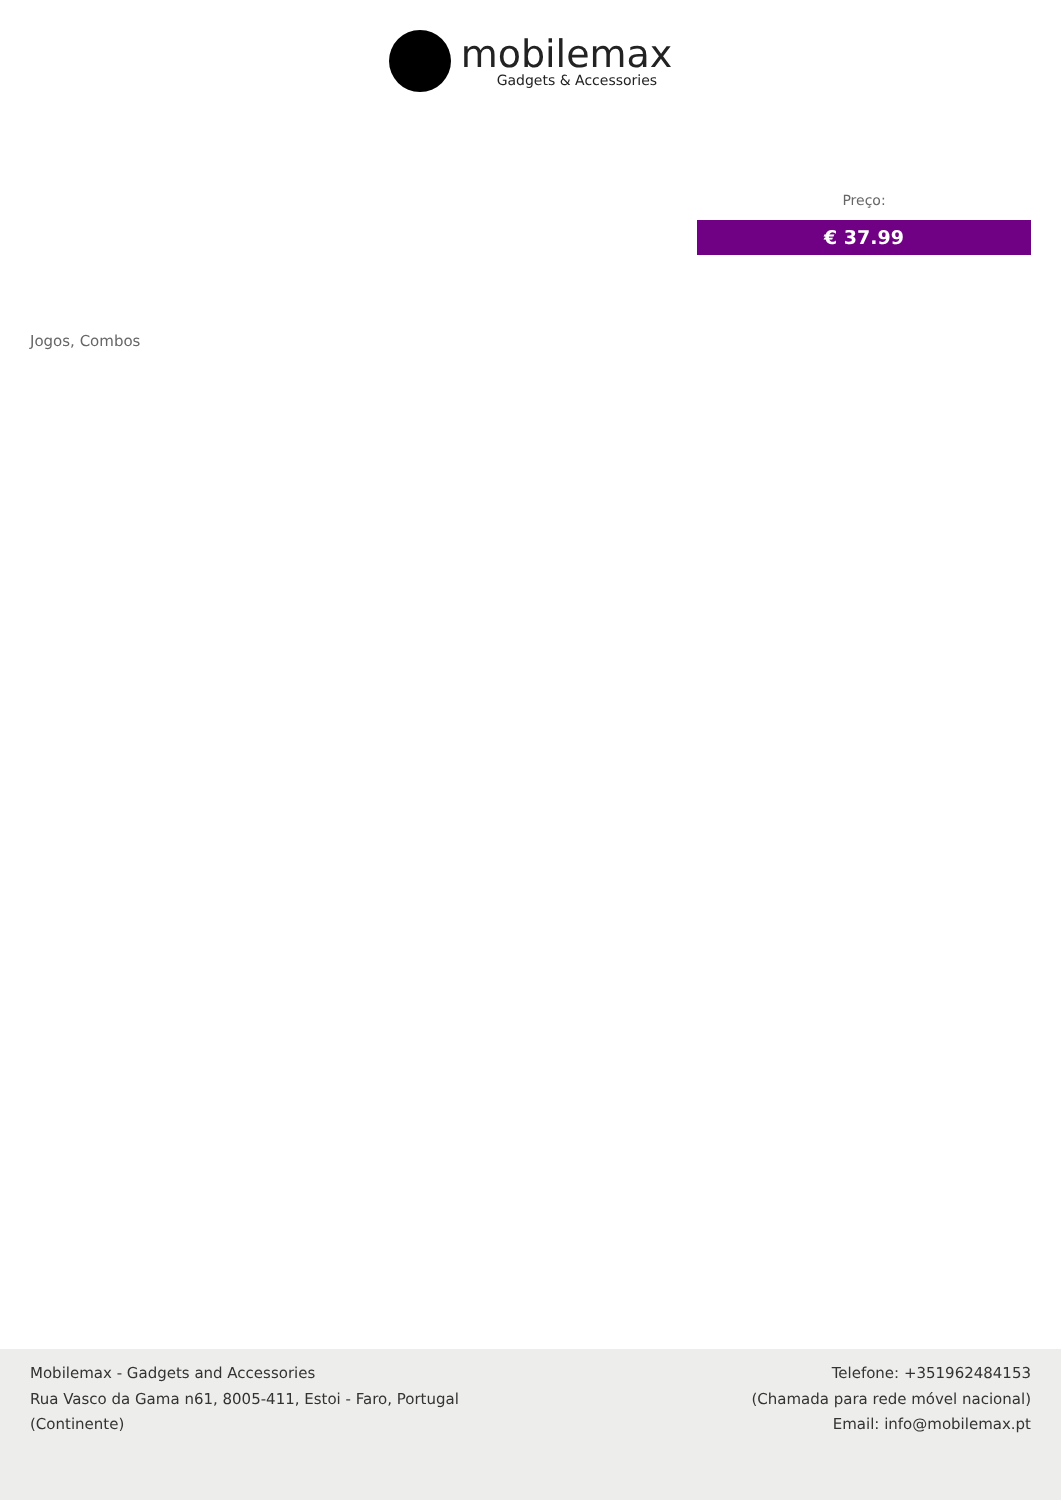mobilemax
Gadgets & Accessories
Preço:
€ 37.99
Jogos, Combos
Mobilemax - Gadgets and Accessories
Rua Vasco da Gama n61, 8005-411, Estoi - Faro, Portugal
(Continente)
Telefone: +351962484153
(Chamada para rede móvel nacional)
Email: info@mobilemax.pt